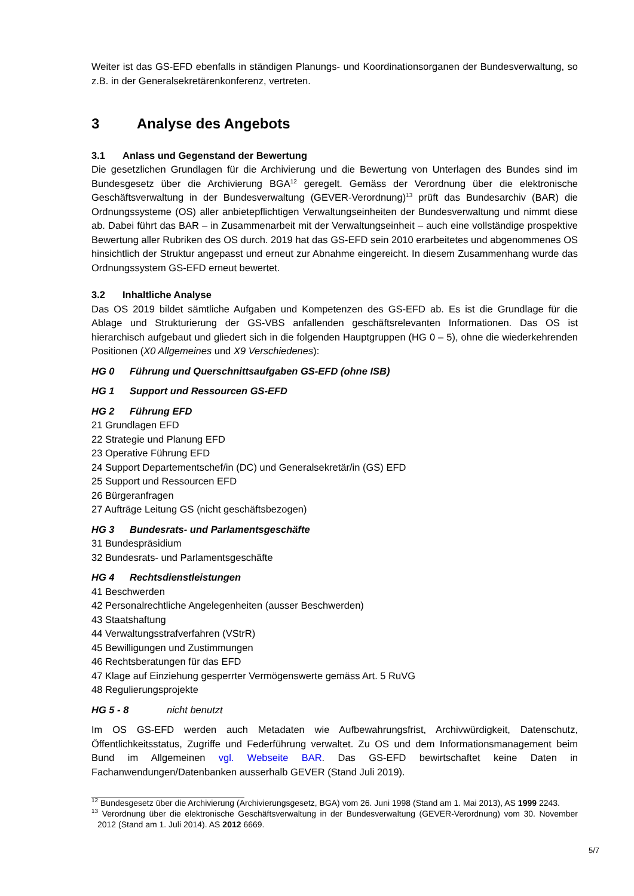Weiter ist das GS-EFD ebenfalls in ständigen Planungs- und Koordinationsorganen der Bundesverwaltung, so z.B. in der Generalsekretärenkonferenz, vertreten.
3 Analyse des Angebots
3.1 Anlass und Gegenstand der Bewertung
Die gesetzlichen Grundlagen für die Archivierung und die Bewertung von Unterlagen des Bundes sind im Bundesgesetz über die Archivierung BGA<sup>12</sup> geregelt. Gemäss der Verordnung über die elektronische Geschäftsverwaltung in der Bundesverwaltung (GEVER-Verordnung)<sup>13</sup> prüft das Bundesarchiv (BAR) die Ordnungssysteme (OS) aller anbietepflichtigen Verwaltungseinheiten der Bundesverwaltung und nimmt diese ab. Dabei führt das BAR – in Zusammenarbeit mit der Verwaltungseinheit – auch eine vollständige prospektive Bewertung aller Rubriken des OS durch. 2019 hat das GS-EFD sein 2010 erarbeitetes und abgenommenes OS hinsichtlich der Struktur angepasst und erneut zur Abnahme eingereicht. In diesem Zusammenhang wurde das Ordnungssystem GS-EFD erneut bewertet.
3.2 Inhaltliche Analyse
Das OS 2019 bildet sämtliche Aufgaben und Kompetenzen des GS-EFD ab. Es ist die Grundlage für die Ablage und Strukturierung der GS-VBS anfallenden geschäftsrelevanten Informationen. Das OS ist hierarchisch aufgebaut und gliedert sich in die folgenden Hauptgruppen (HG 0 – 5), ohne die wiederkehrenden Positionen (X0 Allgemeines und X9 Verschiedenes):
HG 0 Führung und Querschnittsaufgaben GS-EFD (ohne ISB)
HG 1 Support und Ressourcen GS-EFD
HG 2 Führung EFD
21 Grundlagen EFD
22 Strategie und Planung EFD
23 Operative Führung EFD
24 Support Departementschef/in (DC) und Generalsekretär/in (GS) EFD
25 Support und Ressourcen EFD
26 Bürgeranfragen
27 Aufträge Leitung GS (nicht geschäftsbezogen)
HG 3 Bundesrats- und Parlamentsgeschäfte
31 Bundespräsidium
32 Bundesrats- und Parlamentsgeschäfte
HG 4 Rechtsdienstleistungen
41 Beschwerden
42 Personalrechtliche Angelegenheiten (ausser Beschwerden)
43 Staatshaftung
44 Verwaltungsstrafverfahren (VStrR)
45 Bewilligungen und Zustimmungen
46 Rechtsberatungen für das EFD
47 Klage auf Einziehung gesperrter Vermögenswerte gemäss Art. 5 RuVG
48 Regulierungsprojekte
HG 5 - 8 nicht benutzt
Im OS GS-EFD werden auch Metadaten wie Aufbewahrungsfrist, Archivwürdigkeit, Datenschutz, Öffentlichkeitsstatus, Zugriffe und Federführung verwaltet. Zu OS und dem Informationsmanagement beim Bund im Allgemeinen vgl. Webseite BAR. Das GS-EFD bewirtschaftet keine Daten in Fachanwendungen/Datenbanken ausserhalb GEVER (Stand Juli 2019).
<sup>12</sup> Bundesgesetz über die Archivierung (Archivierungsgesetz, BGA) vom 26. Juni 1998 (Stand am 1. Mai 2013), AS 1999 2243.
<sup>13</sup> Verordnung über die elektronische Geschäftsverwaltung in der Bundesverwaltung (GEVER-Verordnung) vom 30. November 2012 (Stand am 1. Juli 2014). AS 2012 6669.
5/7